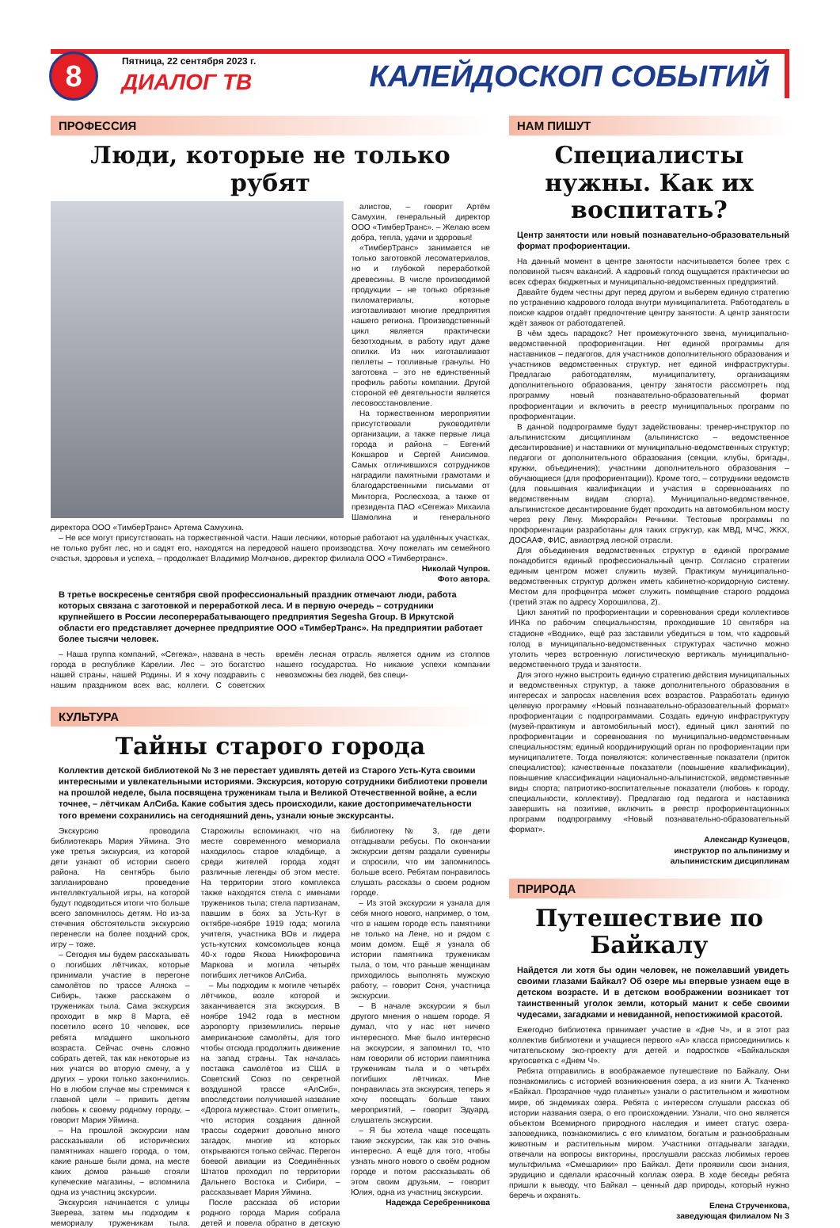8
Пятница, 22 сентября 2023 г.
ДИАЛОГ ТВ
КАЛЕЙДОСКОП СОБЫТИЙ
ПРОФЕССИЯ
Люди, которые не только рубят
алистов, – говорит Артём Самухин, генеральный директор ООО «ТимберТранс». – Желаю всем добра, тепла, удачи и здоровья!
«ТимберТранс» занимается не только заготовкой лесоматериалов, но и глубокой переработкой древесины. В числе производимой продукции – не только обрезные пиломатериалы, которые изготавливают многие предприятия нашего региона. Производственный цикл является практически безотходным, в работу идут даже опилки. Из них изготавливают пеллеты – топливные гранулы. Но заготовка – это не единственный профиль работы компании. Другой стороной её деятельности является лесовосстановление.
На торжественном мероприятии присутствовали руководители организации, а также первые лица города и района – Евгений Кокшаров и Сергей Анисимов. Самых отличившихся сотрудников наградили памятными грамотами и благодарственными письмами от Минторга, Рослесхоза, а также от президента ПАО «Сегежа» Михаила Шамолина и генерального директора ООО «ТимберТранс» Артема Самухина.
– Не все могут присутствовать на торжественной части. Наши лесники, которые работают на удалённых участках, не только рубят лес, но и садят его, находятся на передовой нашего производства. Хочу пожелать им семейного счастья, здоровья и успеха, – продолжает Владимир Молчанов, директор филиала ООО «Тимбертранс».
Николай Чупров.
Фото автора.
В третье воскресенье сентября свой профессиональный праздник отмечают люди, работа которых связана с заготовкой и переработкой леса. И в первую очередь – сотрудники крупнейшего в России лесоперерабатывающего предприятия Segesha Group. В Иркутской области его представляет дочернее предприятие ООО «ТимберТранс». На предприятии работает более тысячи человек.
– Наша группа компаний, «Сегежа», названа в честь города в республике Карелии. Лес – это богатство нашей страны, нашей Родины. И я хочу поздравить с нашим праздником всех вас, коллеги. С советских времён лесная отрасль является одним из столпов нашего государства. Но никакие успехи компании невозможны без людей, без специ-
КУЛЬТУРА
Тайны старого города
Коллектив детской библиотекой № 3 не перестает удивлять детей из Старого Усть-Кута своими интересными и увлекательными историями. Экскурсия, которую сотрудники библиотеки провели на прошлой неделе, была посвящена труженикам тыла и Великой Отечественной войне, а если точнее, – лётчикам АлСиба. Какие события здесь происходили, какие достопримечательности того времени сохранились на сегодняшний день, узнали юные экскурсанты.
Экскурсию проводила библиотекарь Мария Уймина. Это уже третья экскурсия, из которой дети узнают об истории своего района. На сентябрь было запланировано проведение интеллектуальной игры, на которой будут подводиться итоги что больше всего запомнилось детям. Но из-за стечения обстоятельств экскурсию перенесли на более поздний срок, игру – тоже.
– Сегодня мы будем рассказывать о погибших лётчиках, которые принимали участие в перегоне самолётов по трассе Аляска – Сибирь, также расскажем о тружениках тыла. Сама экскурсия проходит в мкр 8 Марта, её посетило всего 10 человек, все ребята младшего школьного возраста. Сейчас очень сложно собрать детей, так как некоторые из них учатся во вторую смену, а у других – уроки только закончились. Но в любом случае мы стремимся к главной цели – привить детям любовь к своему родному городу, – говорит Мария Уймина.
– На прошлой экскурсии нам рассказывали об исторических памятниках нашего города, о том, какие раньше были дома, на месте каких домов раньше стояли купеческие магазины, – вспомнила одна из участниц экскурсии.
Экскурсия начинается с улицы Зверева, затем мы подходим к мемориалу труженикам тыла. Старожилы вспоминают, что на месте современного мемориала находилось старое кладбище, а среди жителей города ходят различные легенды об этом месте. На территории этого комплекса также находятся стела с именами тружеников тыла; стела партизанам, павшим в боях за Усть-Кут в октябре-ноябре 1919 года; могила учителя, участника ВОв и лидера усть-кутских комсомольцев конца 40-х годов Якова Никифоровича Маркова и могила четырёх погибших летчиков АлСиба.
– Мы подходим к могиле четырёх лётчиков, возле которой и заканчивается эта экскурсия. В ноябре 1942 года в местном аэропорту приземлились первые американские самолёты, для того чтобы отсюда продолжить движение на запад страны. Так началась поставка самолётов из США в Советский Союз по секретной воздушной трассе «АлСиб», впоследствии получившей название «Дорога мужества». Стоит отметить, что история создания данной трассы содержит довольно много загадок, многие из которых открываются только сейчас. Перегон боевой авиации из Соединённых Штатов проходил по территории Дальнего Востока и Сибири, – рассказывает Мария Уймина.
После рассказа об истории родного города Мария собрала детей и повела обратно в детскую библиотеку № 3, где дети отгадывали ребусы. По окончании экскурсии детям раздали сувениры и спросили, что им запомнилось больше всего. Ребятам понравилось слушать рассказы о своем родном городе.
– Из этой экскурсии я узнала для себя много нового, например, о том, что в нашем городе есть памятники не только на Лене, но и рядом с моим домом. Ещё я узнала об истории памятника труженикам тыла, о том, что раньше женщинам приходилось выполнять мужскую работу, – говорит Соня, участница экскурсии.
– В начале экскурсии я был другого мнения о нашем городе. Я думал, что у нас нет ничего интересного. Мне было интересно на экскурсии, я запомнил то, что нам говорили об истории памятника труженикам тыла и о четырёх погибших лётчиках. Мне понравилась эта экскурсия, теперь я хочу посещать больше таких мероприятий, – говорит Эдуард, слушатель экскурсии.
– Я бы хотела чаще посещать такие экскурсии, так как это очень интересно. А ещё для того, чтобы узнать много нового о своём родном городе и потом рассказывать об этом своим друзьям, – говорит Юлия, одна из участниц экскурсии.
Надежда Серебренникова
НАМ ПИШУТ
Специалисты нужны. Как их воспитать?
Центр занятости или новый познавательно-образовательный формат профориентации.
На данный момент в центре занятости насчитывается более трех с половиной тысяч вакансий. А кадровый голод ощущается практически во всех сферах бюджетных и муниципально-ведомственных предприятий.
Давайте будем честны друг перед другом и выберем единую стратегию по устранению кадрового голода внутри муниципалитета. Работодатель в поиске кадров отдаёт предпочтение центру занятости. А центр занятости ждёт заявок от работодателей.
В чём здесь парадокс? Нет промежуточного звена, муниципально-ведомственной профориентации. Нет единой программы для наставников – педагогов, для участников дополнительного образования и участников ведомственных структур, нет единой инфраструктуры. Предлагаю работодателям, муниципалитету, организациям дополнительного образования, центру занятости рассмотреть под программу новый познавательно-образовательный формат профориентации и включить в реестр муниципальных программ по профориентации.
В данной подпрограмме будут задействованы: тренер-инструктор по альпинистским дисциплинам (альпинистско – ведомственное десантирование) и наставники от муниципально-ведомственных структур; педагоги от дополнительного образования (секции, клубы, бригады, кружки, объединения); участники дополнительного образования – обучающиеся (для профориентации)). Кроме того, – сотрудники ведомств (для повышения квалификации и участия в соревнованиях по ведомственным видам спорта). Муниципально-ведомственное, альпинистское десантирование будет проходить на автомобильном мосту через реку Лену. Микрорайон Речники. Тестовые программы по профориентации разработаны для таких структур, как МВД, МЧС, ЖКХ, ДОСААФ, ФИС, авиаотряд лесной отрасли.
Для объединения ведомственных структур в единой программе понадобится единый профессиональный центр. Согласно стратегии единым центром может служить музей. Практикум муниципально-ведомственных структур должен иметь кабинетно-коридорную систему. Местом для профцентра может служить помещение старого роддома (третий этаж по адресу Хорошилова, 2).
Цикл занятий по профориентации и соревнования среди коллективов ИНКа по рабочим специальностям, проходившие 10 сентября на стадионе «Водник», ещё раз заставили убедиться в том, что кадровый голод в муниципально-ведомственных структурах частично можно утолить через встроенную логистическую вертикаль муниципально-ведомственного труда и занятости.
Для этого нужно выстроить единую стратегию действия муниципальных и ведомственных структур, а также дополнительного образования в интересах и запросах населения всех возрастов. Разработать единую целевую программу «Новый познавательно-образовательный формат» профориентации с подпрограммами. Создать единую инфраструктуру (музей-практикум и автомобильный мост), единый цикл занятий по профориентации и соревнования по муниципально-ведомственным специальностям; единый координирующий орган по профориентации при муниципалитете. Тогда появляются: количественные показатели (приток специалистов); качественные показатели (повышение квалификации), повышение классификации национально-альпинистской, ведомственные виды спорта; патриотико-воспитательные показатели (любовь к городу, специальности, коллективу). Предлагаю год педагога и наставника завершить на позитиве, включить в реестр профориентационных программ подпрограмму «Новый познавательно-образовательный формат».
Александр Кузнецов,
инструктор по альпинизму и
альпинистским дисциплинам
ПРИРОДА
Путешествие по Байкалу
Найдется ли хотя бы один человек, не пожелавший увидеть своими глазами Байкал? Об озере мы впервые узнаем еще в детском возрасте. И в детском воображении возникает тот таинственный уголок земли, который манит к себе своими чудесами, загадками и невиданной, непостижимой красотой.
Ежегодно библиотека принимает участие в «Дне Ч», и в этот раз коллектив библиотеки и учащиеся первого «А» класса присоединились к читательскому эко-проекту для детей и подростков «Байкальская кругосветка с «Днем Ч».
Ребята отправились в воображаемое путешествие по Байкалу. Они познакомились с историей возникновения озера, а из книги А. Ткаченко «Байкал. Прозрачное чудо планеты» узнали о растительном и животном мире, об эндемиках озера. Ребята с интересом слушали рассказ об истории названия озера, о его происхождении. Узнали, что оно является объектом Всемирного природного наследия и имеет статус озера-заповедника, познакомились с его климатом, богатым и разнообразным животным и растительным миром. Участники отгадывали загадки, отвечали на вопросы викторины, прослушали рассказ любимых героев мультфильма «Смешарики» про Байкал. Дети проявили свои знания, эрудицию и сделали красочный коллаж озера. В ходе беседы ребята пришли к выводу, что Байкал – ценный дар природы, который нужно беречь и охранять.
Елена Струченкова,
заведующая филиалом № 3